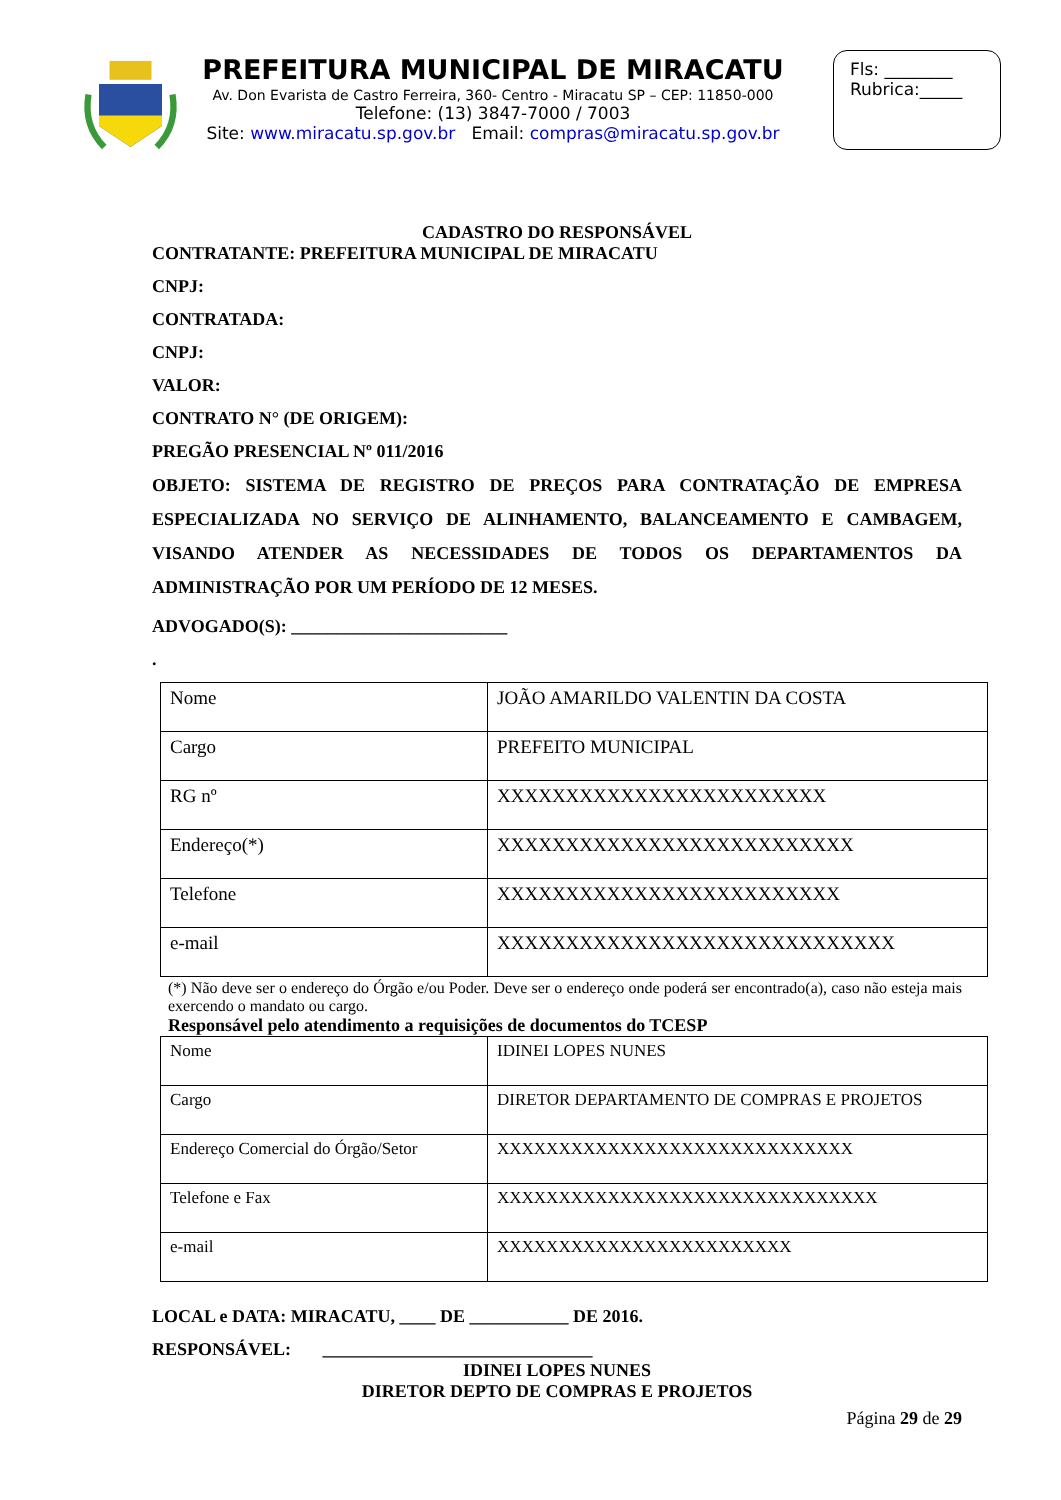PREFEITURA MUNICIPAL DE MIRACATU
Av. Don Evarista de Castro Ferreira, 360- Centro - Miracatu SP – CEP: 11850-000
Telefone: (13) 3847-7000 / 7003
Site: www.miracatu.sp.gov.br Email: compras@miracatu.sp.gov.br
Fls: ________
Rubrica:_____
CADASTRO DO RESPONSÁVEL
CONTRATANTE: PREFEITURA MUNICIPAL DE MIRACATU
CNPJ:
CONTRATADA:
CNPJ:
VALOR:
CONTRATO N° (DE ORIGEM):
PREGÃO PRESENCIAL Nº 011/2016
OBJETO: SISTEMA DE REGISTRO DE PREÇOS PARA CONTRATAÇÃO DE EMPRESA ESPECIALIZADA NO SERVIÇO DE ALINHAMENTO, BALANCEAMENTO E CAMBAGEM, VISANDO ATENDER AS NECESSIDADES DE TODOS OS DEPARTAMENTOS DA ADMINISTRAÇÃO POR UM PERÍODO DE 12 MESES.
ADVOGADO(S): ________________________
.
| Nome | JOÃO AMARILDO VALENTIN DA COSTA |
| Cargo | PREFEITO MUNICIPAL |
| RG nº | XXXXXXXXXXXXXXXXXXXXXXXX |
| Endereço(*) | XXXXXXXXXXXXXXXXXXXXXXXXXX |
| Telefone | XXXXXXXXXXXXXXXXXXXXXXXXX |
| e-mail | XXXXXXXXXXXXXXXXXXXXXXXXXXXXX |
(*) Não deve ser o endereço do Órgão e/ou Poder. Deve ser o endereço onde poderá ser encontrado(a), caso não esteja mais exercendo o mandato ou cargo.
Responsável pelo atendimento a requisições de documentos do TCESP
| Nome | IDINEI LOPES NUNES |
| Cargo | DIRETOR DEPARTAMENTO DE COMPRAS E PROJETOS |
| Endereço Comercial do Órgão/Setor | XXXXXXXXXXXXXXXXXXXXXXXXXXXXX |
| Telefone e Fax | XXXXXXXXXXXXXXXXXXXXXXXXXXXXXXX |
| e-mail | XXXXXXXXXXXXXXXXXXXXXXXX |
LOCAL e DATA: MIRACATU, ____ DE ___________ DE 2016.
RESPONSÁVEL: ______________________________
IDINEI LOPES NUNES
DIRETOR DEPTO DE COMPRAS E PROJETOS
Página 29 de 29